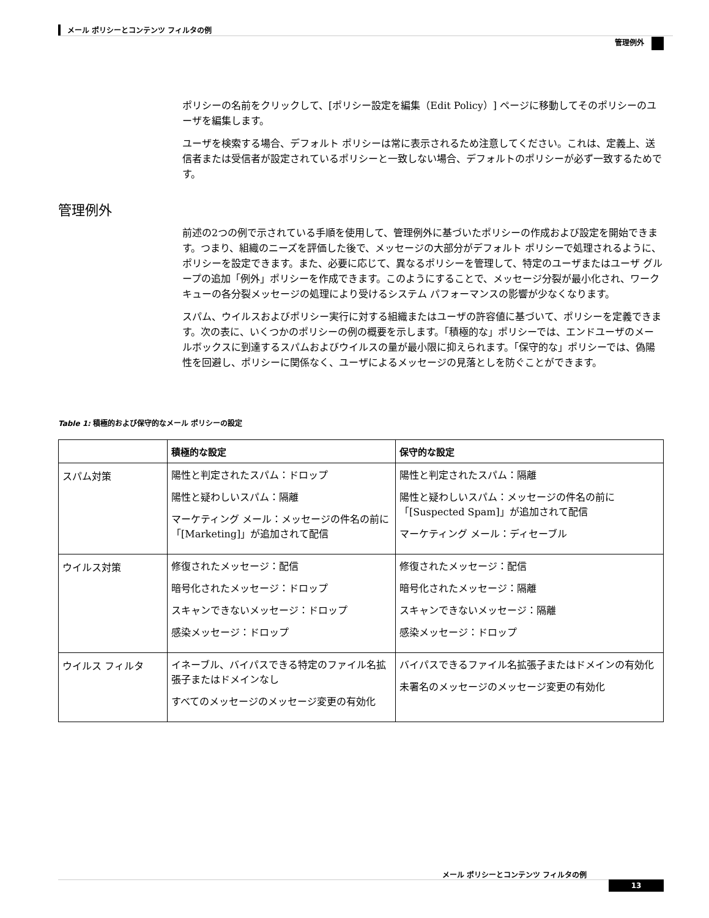メール ポリシーとコンテンツ フィルタの例
管理例外
ポリシーの名前をクリックして、[ポリシー設定を編集（Edit Policy）] ページに移動してそのポリシーのユーザを編集します。
ユーザを検索する場合、デフォルト ポリシーは常に表示されるため注意してください。これは、定義上、送信者または受信者が設定されているポリシーと一致しない場合、デフォルトのポリシーが必ず一致するためです。
管理例外
前述の2つの例で示されている手順を使用して、管理例外に基づいたポリシーの作成および設定を開始できます。つまり、組織のニーズを評価した後で、メッセージの大部分がデフォルト ポリシーで処理されるように、ポリシーを設定できます。また、必要に応じて、異なるポリシーを管理して、特定のユーザまたはユーザ グループの追加「例外」ポリシーを作成できます。このようにすることで、メッセージ分裂が最小化され、ワーク キューの各分裂メッセージの処理により受けるシステム パフォーマンスの影響が少なくなります。
スパム、ウイルスおよびポリシー実行に対する組織またはユーザの許容値に基づいて、ポリシーを定義できます。次の表に、いくつかのポリシーの例の概要を示します。「積極的な」ポリシーでは、エンドユーザのメールボックスに到達するスパムおよびウイルスの量が最小限に抑えられます。「保守的な」ポリシーでは、偽陽性を回避し、ポリシーに関係なく、ユーザによるメッセージの見落としを防ぐことができます。
Table 1: 積極的および保守的なメール ポリシーの設定
| | 積極的な設定 | 保守的な設定 |
| --- | --- | --- |
| スパム対策 | 陽性と判定されたスパム：ドロップ 陽性と疑わしいスパム：隔離 マーケティング メール：メッセージの件名の前に「[Marketing]」が追加されて配信 | 陽性と判定されたスパム：隔離 陽性と疑わしいスパム：メッセージの件名の前に「[Suspected Spam]」が追加されて配信 マーケティング メール：ディセーブル |
| ウイルス対策 | 修復されたメッセージ：配信 暗号化されたメッセージ：ドロップ スキャンできないメッセージ：ドロップ 感染メッセージ：ドロップ | 修復されたメッセージ：配信 暗号化されたメッセージ：隔離 スキャンできないメッセージ：隔離 感染メッセージ：ドロップ |
| ウイルス フィルタ | イネーブル、バイパスできる特定のファイル名拡張子またはドメインなし すべてのメッセージのメッセージ変更の有効化 | バイパスできるファイル名拡張子またはドメインの有効化 未署名のメッセージのメッセージ変更の有効化 |
メール ポリシーとコンテンツ フィルタの例
13